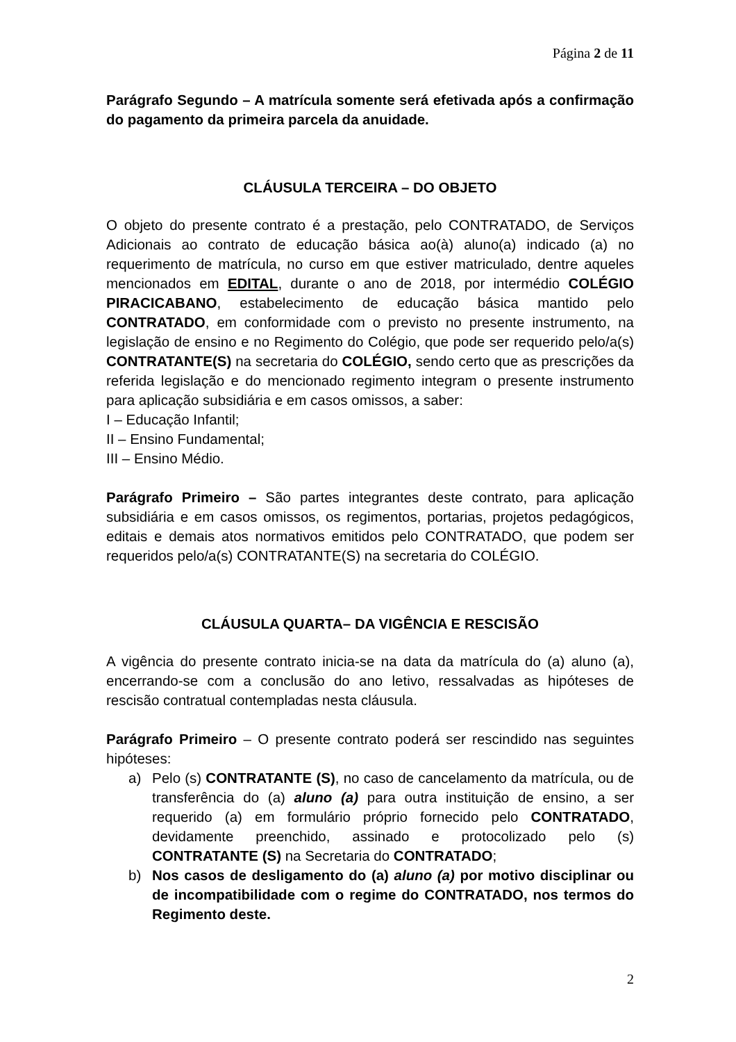Página 2 de 11
Parágrafo Segundo – A matrícula somente será efetivada após a confirmação do pagamento da primeira parcela da anuidade.
CLÁUSULA TERCEIRA – DO OBJETO
O objeto do presente contrato é a prestação, pelo CONTRATADO, de Serviços Adicionais ao contrato de educação básica ao(à) aluno(a) indicado (a) no requerimento de matrícula, no curso em que estiver matriculado, dentre aqueles mencionados em EDITAL, durante o ano de 2018, por intermédio COLÉGIO PIRACICABANO, estabelecimento de educação básica mantido pelo CONTRATADO, em conformidade com o previsto no presente instrumento, na legislação de ensino e no Regimento do Colégio, que pode ser requerido pelo/a(s) CONTRATANTE(S) na secretaria do COLÉGIO, sendo certo que as prescrições da referida legislação e do mencionado regimento integram o presente instrumento para aplicação subsidiária e em casos omissos, a saber:
I – Educação Infantil;
II – Ensino Fundamental;
III – Ensino Médio.
Parágrafo Primeiro – São partes integrantes deste contrato, para aplicação subsidiária e em casos omissos, os regimentos, portarias, projetos pedagógicos, editais e demais atos normativos emitidos pelo CONTRATADO, que podem ser requeridos pelo/a(s) CONTRATANTE(S) na secretaria do COLÉGIO.
CLÁUSULA QUARTA– DA VIGÊNCIA E RESCISÃO
A vigência do presente contrato inicia-se na data da matrícula do (a) aluno (a), encerrando-se com a conclusão do ano letivo, ressalvadas as hipóteses de rescisão contratual contempladas nesta cláusula.
Parágrafo Primeiro – O presente contrato poderá ser rescindido nas seguintes hipóteses:
a) Pelo (s) CONTRATANTE (S), no caso de cancelamento da matrícula, ou de transferência do (a) aluno (a) para outra instituição de ensino, a ser requerido (a) em formulário próprio fornecido pelo CONTRATADO, devidamente preenchido, assinado e protocolizado pelo (s) CONTRATANTE (S) na Secretaria do CONTRATADO;
b) Nos casos de desligamento do (a) aluno (a) por motivo disciplinar ou de incompatibilidade com o regime do CONTRATADO, nos termos do Regimento deste.
2